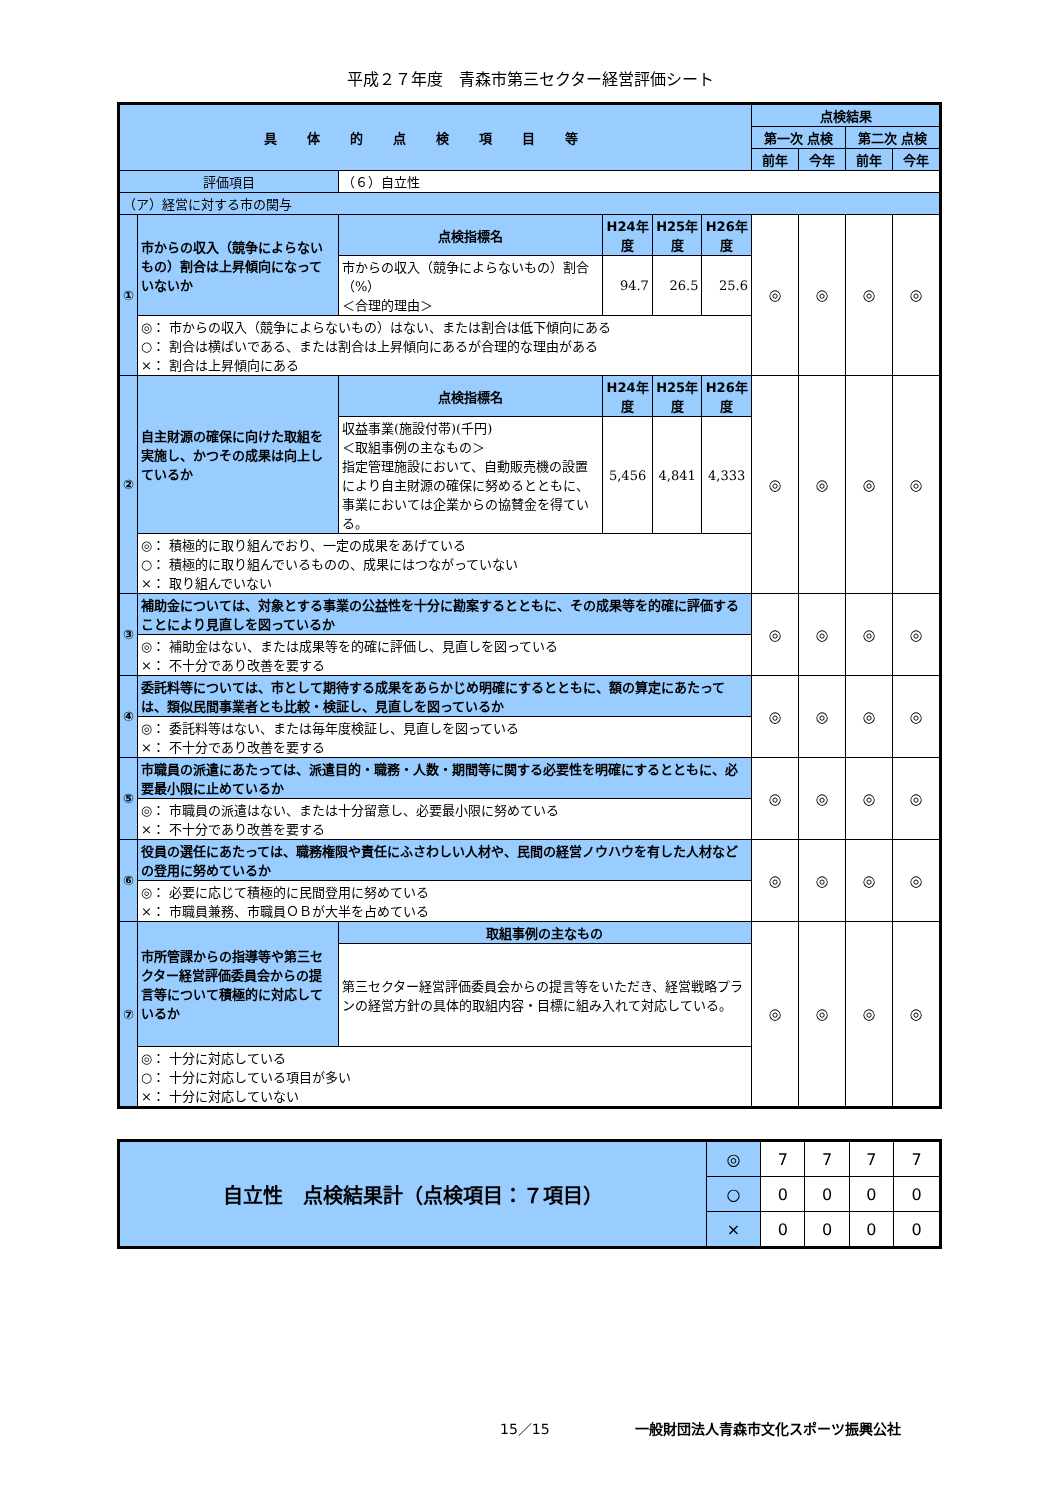平成２７年度　青森市第三セクター経営評価シート
| 具体的点検項目等 | | | | | | 点検結果 | | | |
| --- | --- | --- | --- | --- | --- | --- | --- | --- | --- |
| | | | | | | 第一次 点検 | | 第二次 点検 | |
| | | | | | | 前年 | 今年 | 前年 | 今年 |
| 評価項目 | | （６）自立性 | | | | | | | |
| （ア）経営に対する市の関与 | | | | | | | | | |
| ① | 市からの収入（競争によらないもの）割合は上昇傾向になっていないか | 点検指標名 | H24年度 | H25年度 | H26年度 | ◎ | ◎ | ◎ | ◎ |
| | | 市からの収入（競争によらないもの）割合（%） ＜合理的理由＞ | 94.7 | 26.5 | 25.6 | | | | |
| | ◎： 市からの収入（競争によらないもの）はない、または割合は低下傾向にある ○： 割合は横ばいである、または割合は上昇傾向にあるが合理的な理由がある ×： 割合は上昇傾向にある | | | | | | | | |
| ② | 自主財源の確保に向けた取組を実施し、かつその成果は向上しているか | 点検指標名 | H24年度 | H25年度 | H26年度 | ◎ | ◎ | ◎ | ◎ |
| | | 収益事業(施設付帯)(千円) ＜取組事例の主なもの＞ 指定管理施設において、自動販売機の設置により自主財源の確保に努めるとともに、事業においては企業からの協賛金を得ている。 | 5,456 | 4,841 | 4,333 | | | | |
| | ◎： 積極的に取り組んでおり、一定の成果をあげている ○： 積極的に取り組んでいるものの、成果にはつながっていない ×： 取り組んでいない | | | | | | | | |
| ③ | 補助金については、対象とする事業の公益性を十分に勘案するとともに、その成果等を的確に評価することにより見直しを図っているか | | | | | ◎ | ◎ | ◎ | ◎ |
| | ◎： 補助金はない、または成果等を的確に評価し、見直しを図っている ×： 不十分であり改善を要する | | | | | | | | |
| ④ | 委託料等については、市として期待する成果をあらかじめ明確にするとともに、額の算定にあたっては、類似民間事業者とも比較・検証し、見直しを図っているか | | | | | ◎ | ◎ | ◎ | ◎ |
| | ◎： 委託料等はない、または毎年度検証し、見直しを図っている ×： 不十分であり改善を要する | | | | | | | | |
| ⑤ | 市職員の派遣にあたっては、派遣目的・職務・人数・期間等に関する必要性を明確にするとともに、必要最小限に止めているか | | | | | ◎ | ◎ | ◎ | ◎ |
| | ◎： 市職員の派遣はない、または十分留意し、必要最小限に努めている ×： 不十分であり改善を要する | | | | | | | | |
| ⑥ | 役員の選任にあたっては、職務権限や責任にふさわしい人材や、民間の経営ノウハウを有した人材などの登用に努めているか | | | | | ◎ | ◎ | ◎ | ◎ |
| | ◎： 必要に応じて積極的に民間登用に努めている ×： 市職員兼務、市職員ＯＢが大半を占めている | | | | | | | | |
| ⑦ | 市所管課からの指導等や第三セクター経営評価委員会からの提言等について積極的に対応しているか | 取組事例の主なもの | | | | ◎ | ◎ | ◎ | ◎ |
| | | 第三セクター経営評価委員会からの提言等をいただき、経営戦略プランの経営方針の具体的取組内容・目標に組み入れて対応している。 | | | | | | | |
| | ◎： 十分に対応している ○： 十分に対応している項目が多い ×： 十分に対応していない | | | | | | | | |
| 自立性 点検結果計（点検項目：７項目） | ◎ | 7 | 7 | 7 | 7 |
| | ○ | 0 | 0 | 0 | 0 |
| | × | 0 | 0 | 0 | 0 |
15／15
一般財団法人青森市文化スポーツ振興公社